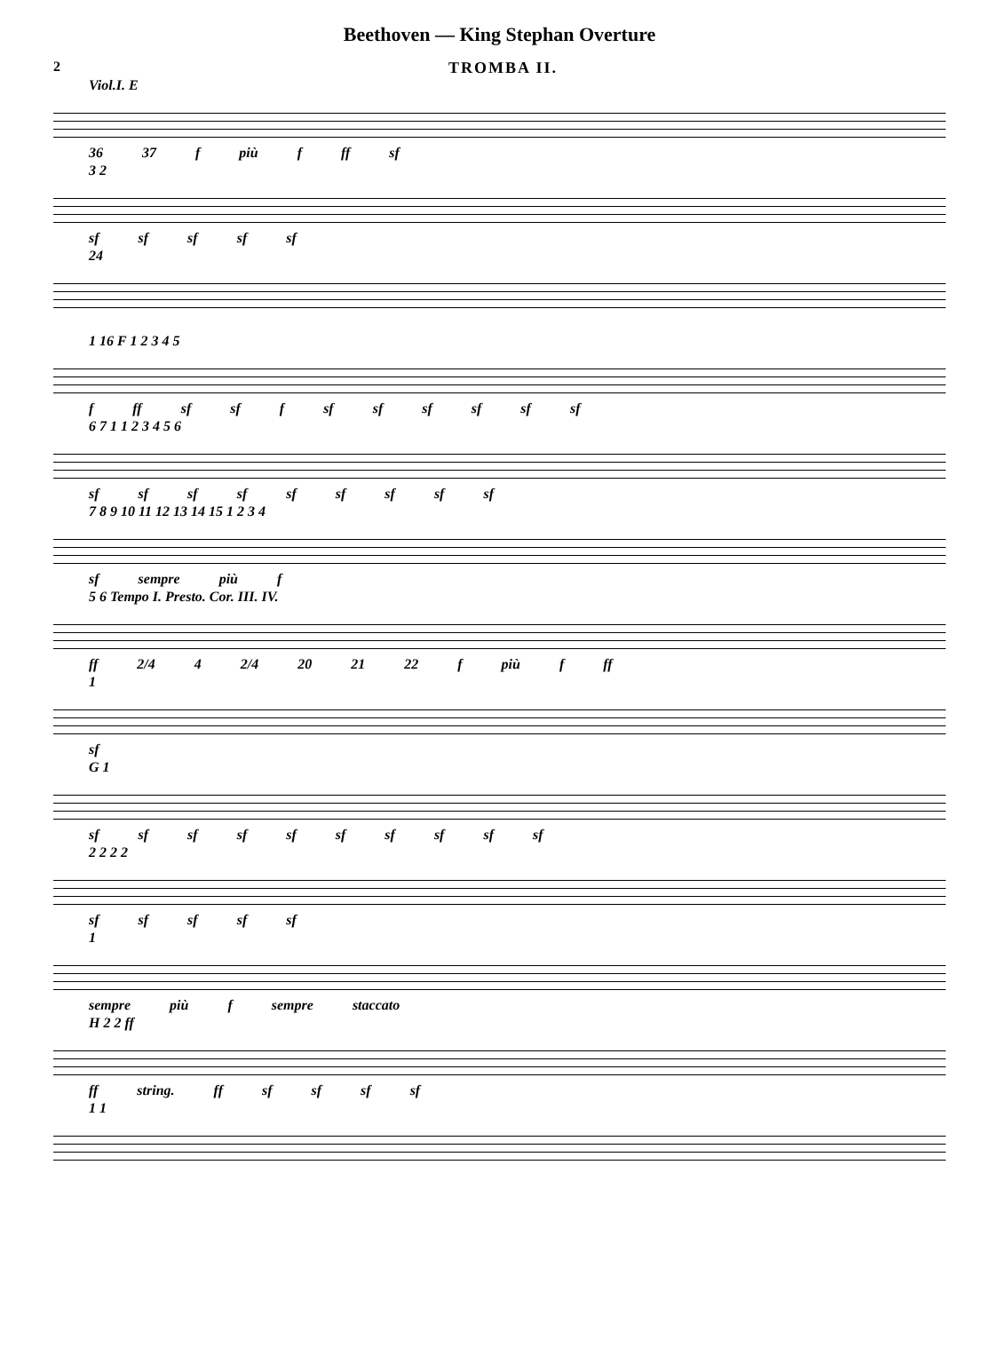Beethoven — King Stephan Overture
2 TROMBA II.
Viol.I. E
36 37 f più f ff sf
3 2
sf sf sf sf sf
24
1 16 F 1 2 3 4 5
f ff sf sf f sf sf sf sf sf sf
6 7 1 1 2 3 4 5 6
sf sf sf sf sf sf sf sf sf
7 8 9 10 11 12 13 14 15 1 2 3 4
sf sempre più f
5 6 Tempo I. Presto. Cor. III. IV.
ff 2/4 4 2/4 20 21 22 f più f ff
1
sf
G 1
sf sf sf sf sf sf sf sf sf sf
2 2 2 2
sf sf sf sf sf
1
sempre più f sempre staccato
H 2 2 ff
ff string. ff sf sf sf sf
1 1